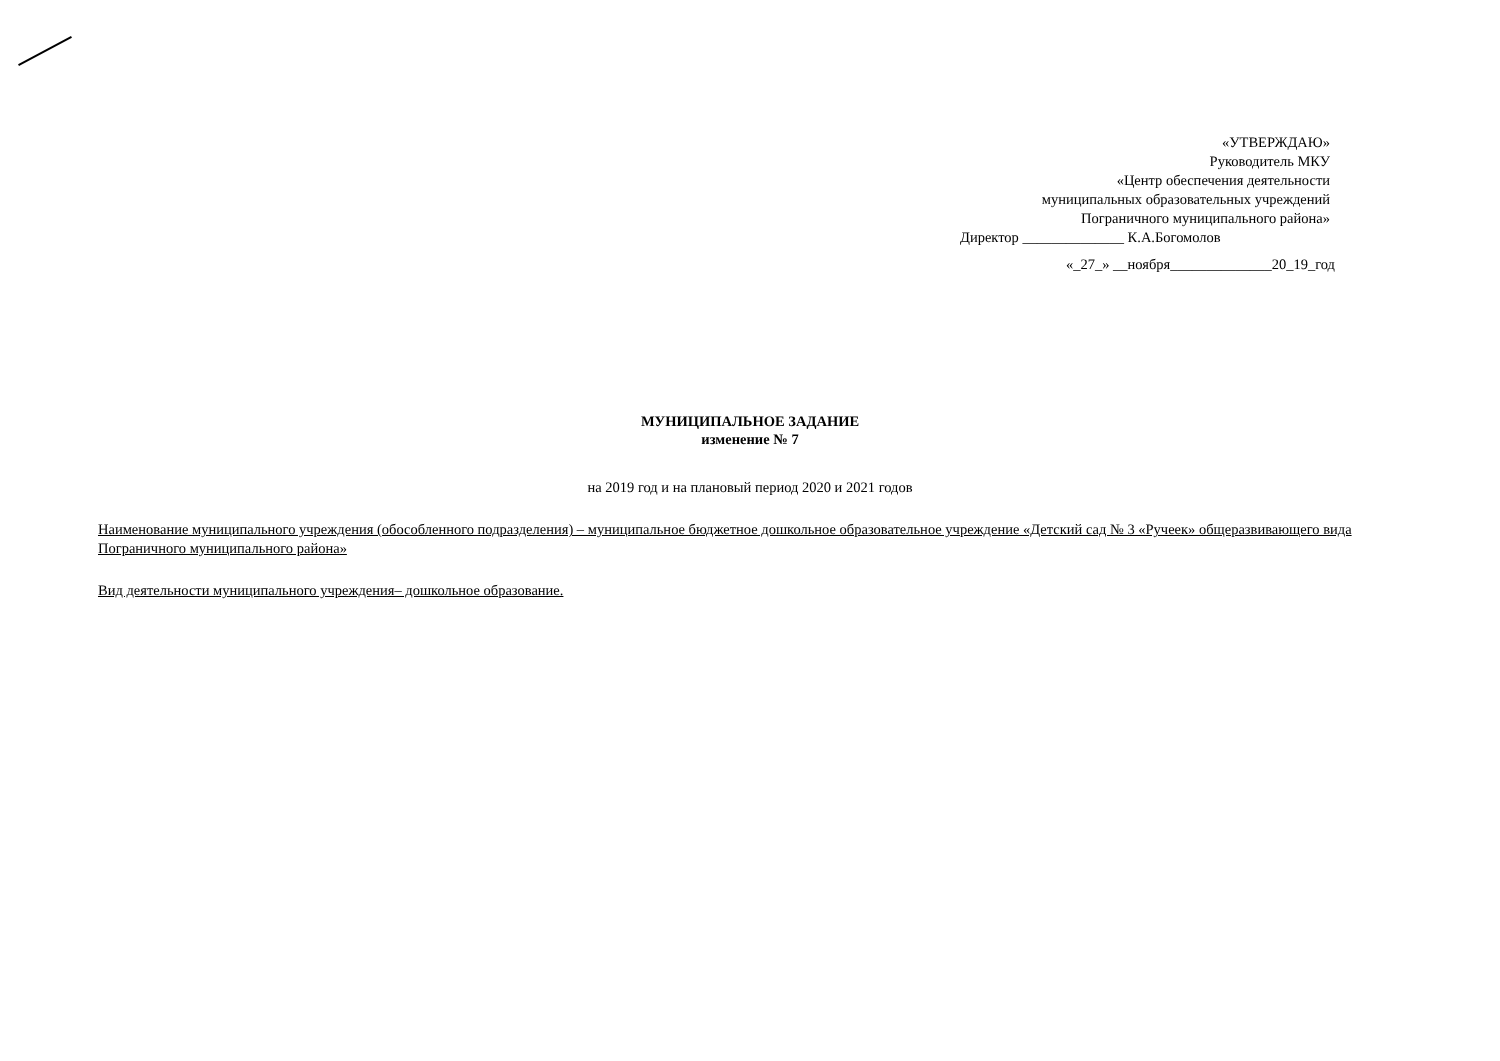«УТВЕРЖДАЮ»
Руководитель МКУ
«Центр обеспечения деятельности
муниципальных образовательных учреждений
Пограничного муниципального района»
Директор ______________ К.А.Богомолов
«_27_» __ноября______________20_19_год
МУНИЦИПАЛЬНОЕ ЗАДАНИЕ
изменение № 7
на 2019 год и на плановый период 2020 и 2021 годов
Наименование муниципального учреждения (обособленного подразделения) – муниципальное бюджетное дошкольное образовательное учреждение «Детский сад № 3 «Ручеек» общеразвивающего вида Пограничного муниципального района»
Вид деятельности муниципального учреждения– дошкольное образование.